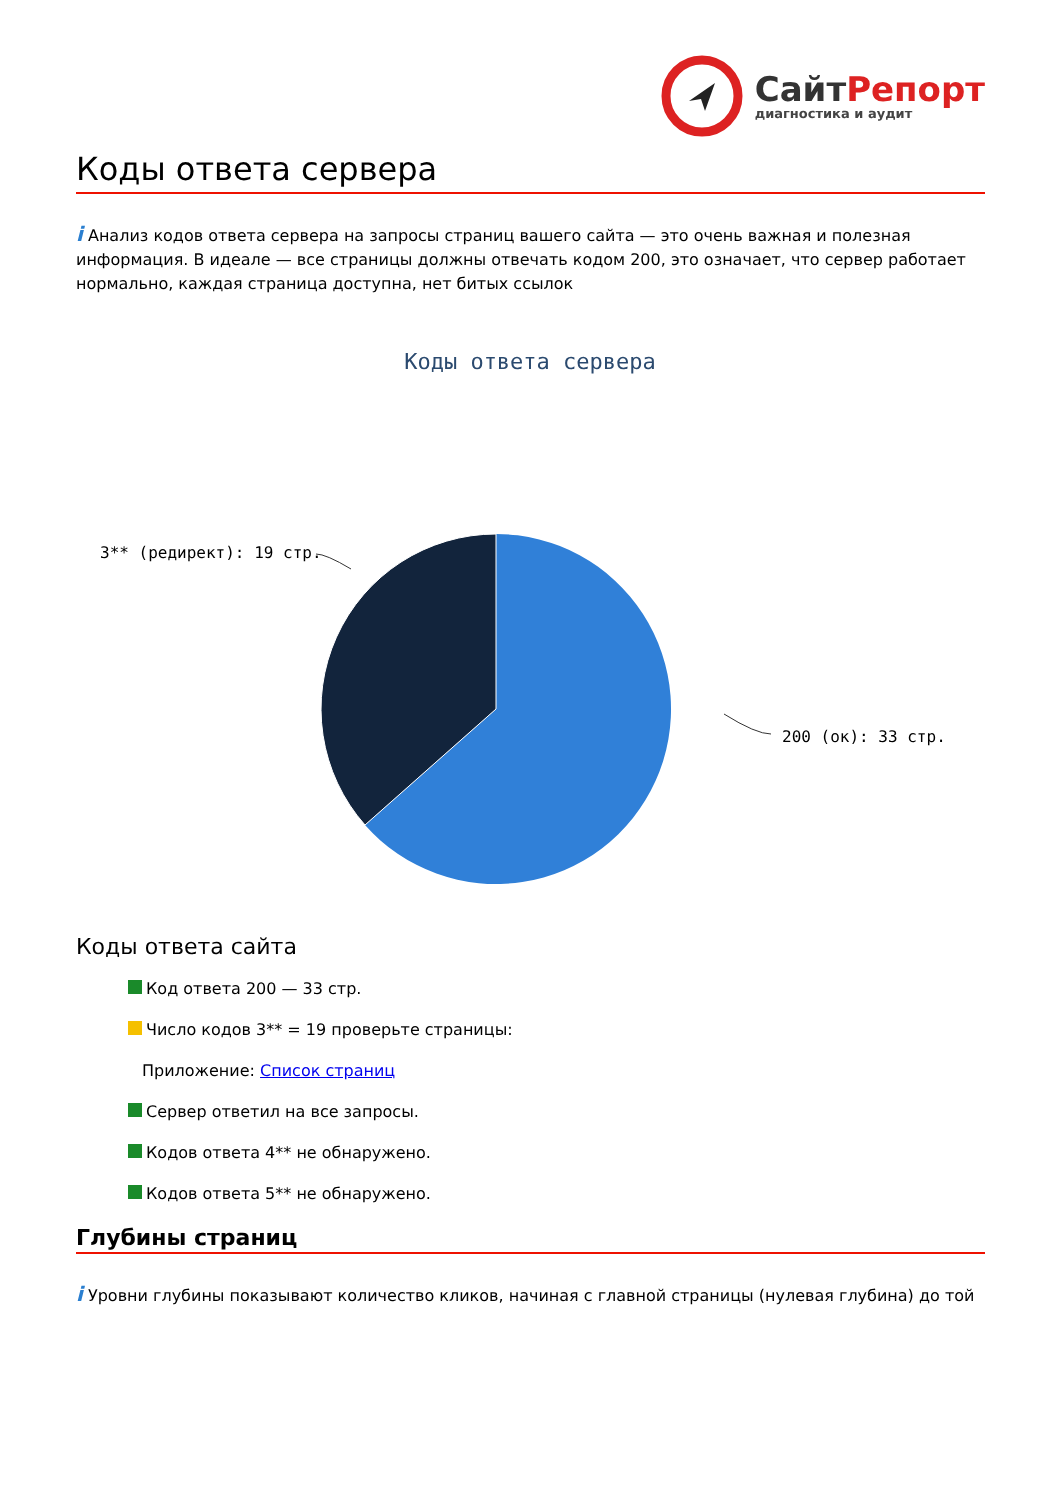Сайт Репорт
диагностика и аудит
Коды ответа сервера
i Анализ кодов ответа сервера на запросы страниц вашего сайта — это очень важная и полезная информация. В идеале — все страницы должны отвечать кодом 200, это означает, что сервер работает нормально, каждая страница доступна, нет битых ссылок
Коды ответа сервера
3** (редирект): 19 стр.
200 (ок): 33 стр.
Коды ответа сайта
Код ответа 200 — 33 стр.
Число кодов 3** = 19 проверьте страницы:
Приложение: Список страниц
Сервер ответил на все запросы.
Кодов ответа 4** не обнаружено.
Кодов ответа 5** не обнаружено.
Глубины страниц
i Уровни глубины показывают количество кликов, начиная с главной страницы (нулевая глубина) до той